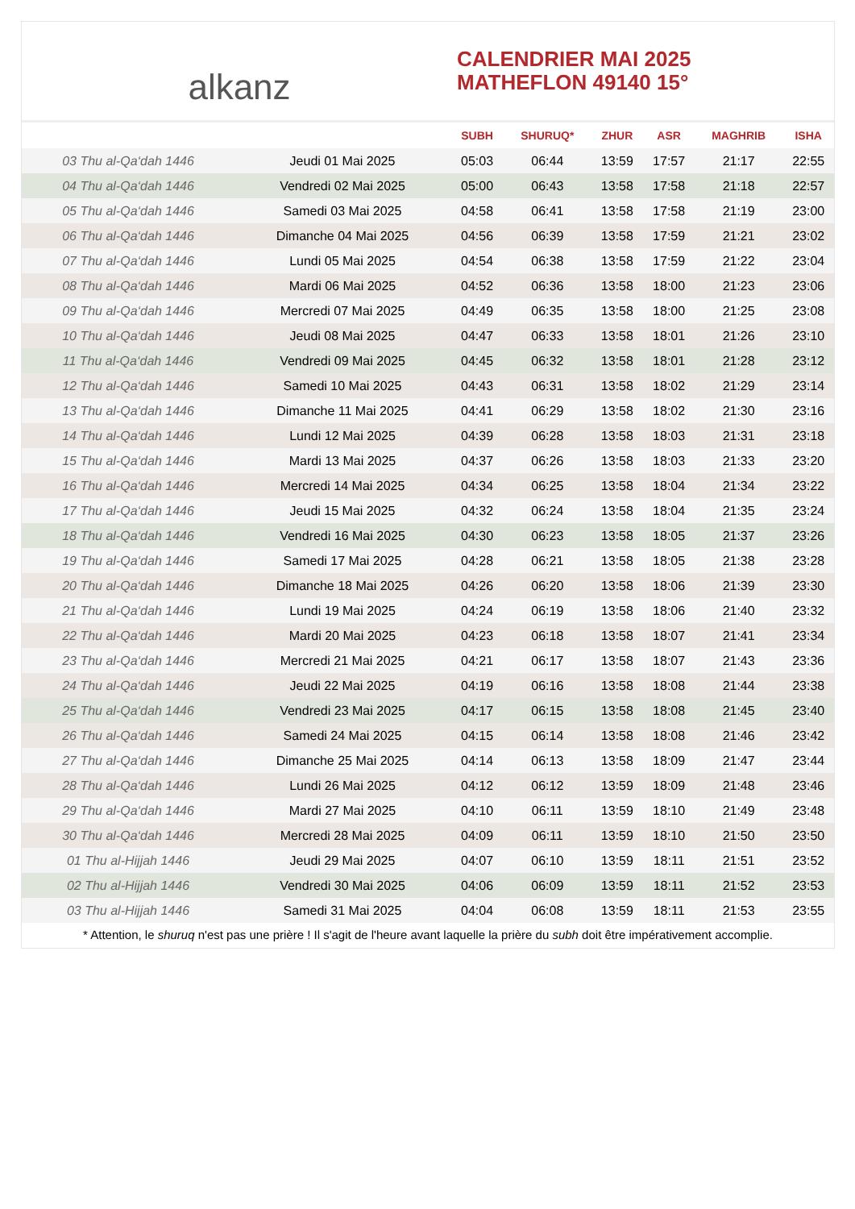alkanz
CALENDRIER MAI 2025
MATHEFLON 49140 15°
| | | SUBH | SHURUQ* | ZHUR | ASR | MAGHRIB | ISHA |
| --- | --- | --- | --- | --- | --- | --- | --- |
| 03 Thu al-Qa‘dah 1446 | Jeudi 01 Mai 2025 | 05:03 | 06:44 | 13:59 | 17:57 | 21:17 | 22:55 |
| 04 Thu al-Qa‘dah 1446 | Vendredi 02 Mai 2025 | 05:00 | 06:43 | 13:58 | 17:58 | 21:18 | 22:57 |
| 05 Thu al-Qa‘dah 1446 | Samedi 03 Mai 2025 | 04:58 | 06:41 | 13:58 | 17:58 | 21:19 | 23:00 |
| 06 Thu al-Qa‘dah 1446 | Dimanche 04 Mai 2025 | 04:56 | 06:39 | 13:58 | 17:59 | 21:21 | 23:02 |
| 07 Thu al-Qa‘dah 1446 | Lundi 05 Mai 2025 | 04:54 | 06:38 | 13:58 | 17:59 | 21:22 | 23:04 |
| 08 Thu al-Qa‘dah 1446 | Mardi 06 Mai 2025 | 04:52 | 06:36 | 13:58 | 18:00 | 21:23 | 23:06 |
| 09 Thu al-Qa‘dah 1446 | Mercredi 07 Mai 2025 | 04:49 | 06:35 | 13:58 | 18:00 | 21:25 | 23:08 |
| 10 Thu al-Qa‘dah 1446 | Jeudi 08 Mai 2025 | 04:47 | 06:33 | 13:58 | 18:01 | 21:26 | 23:10 |
| 11 Thu al-Qa‘dah 1446 | Vendredi 09 Mai 2025 | 04:45 | 06:32 | 13:58 | 18:01 | 21:28 | 23:12 |
| 12 Thu al-Qa‘dah 1446 | Samedi 10 Mai 2025 | 04:43 | 06:31 | 13:58 | 18:02 | 21:29 | 23:14 |
| 13 Thu al-Qa‘dah 1446 | Dimanche 11 Mai 2025 | 04:41 | 06:29 | 13:58 | 18:02 | 21:30 | 23:16 |
| 14 Thu al-Qa‘dah 1446 | Lundi 12 Mai 2025 | 04:39 | 06:28 | 13:58 | 18:03 | 21:31 | 23:18 |
| 15 Thu al-Qa‘dah 1446 | Mardi 13 Mai 2025 | 04:37 | 06:26 | 13:58 | 18:03 | 21:33 | 23:20 |
| 16 Thu al-Qa‘dah 1446 | Mercredi 14 Mai 2025 | 04:34 | 06:25 | 13:58 | 18:04 | 21:34 | 23:22 |
| 17 Thu al-Qa‘dah 1446 | Jeudi 15 Mai 2025 | 04:32 | 06:24 | 13:58 | 18:04 | 21:35 | 23:24 |
| 18 Thu al-Qa‘dah 1446 | Vendredi 16 Mai 2025 | 04:30 | 06:23 | 13:58 | 18:05 | 21:37 | 23:26 |
| 19 Thu al-Qa‘dah 1446 | Samedi 17 Mai 2025 | 04:28 | 06:21 | 13:58 | 18:05 | 21:38 | 23:28 |
| 20 Thu al-Qa‘dah 1446 | Dimanche 18 Mai 2025 | 04:26 | 06:20 | 13:58 | 18:06 | 21:39 | 23:30 |
| 21 Thu al-Qa‘dah 1446 | Lundi 19 Mai 2025 | 04:24 | 06:19 | 13:58 | 18:06 | 21:40 | 23:32 |
| 22 Thu al-Qa‘dah 1446 | Mardi 20 Mai 2025 | 04:23 | 06:18 | 13:58 | 18:07 | 21:41 | 23:34 |
| 23 Thu al-Qa‘dah 1446 | Mercredi 21 Mai 2025 | 04:21 | 06:17 | 13:58 | 18:07 | 21:43 | 23:36 |
| 24 Thu al-Qa‘dah 1446 | Jeudi 22 Mai 2025 | 04:19 | 06:16 | 13:58 | 18:08 | 21:44 | 23:38 |
| 25 Thu al-Qa‘dah 1446 | Vendredi 23 Mai 2025 | 04:17 | 06:15 | 13:58 | 18:08 | 21:45 | 23:40 |
| 26 Thu al-Qa‘dah 1446 | Samedi 24 Mai 2025 | 04:15 | 06:14 | 13:58 | 18:08 | 21:46 | 23:42 |
| 27 Thu al-Qa‘dah 1446 | Dimanche 25 Mai 2025 | 04:14 | 06:13 | 13:58 | 18:09 | 21:47 | 23:44 |
| 28 Thu al-Qa‘dah 1446 | Lundi 26 Mai 2025 | 04:12 | 06:12 | 13:59 | 18:09 | 21:48 | 23:46 |
| 29 Thu al-Qa‘dah 1446 | Mardi 27 Mai 2025 | 04:10 | 06:11 | 13:59 | 18:10 | 21:49 | 23:48 |
| 30 Thu al-Qa‘dah 1446 | Mercredi 28 Mai 2025 | 04:09 | 06:11 | 13:59 | 18:10 | 21:50 | 23:50 |
| 01 Thu al-Hijjah 1446 | Jeudi 29 Mai 2025 | 04:07 | 06:10 | 13:59 | 18:11 | 21:51 | 23:52 |
| 02 Thu al-Hijjah 1446 | Vendredi 30 Mai 2025 | 04:06 | 06:09 | 13:59 | 18:11 | 21:52 | 23:53 |
| 03 Thu al-Hijjah 1446 | Samedi 31 Mai 2025 | 04:04 | 06:08 | 13:59 | 18:11 | 21:53 | 23:55 |
* Attention, le shuruq n'est pas une prière ! Il s'agit de l'heure avant laquelle la prière du subh doit être impérativement accomplie.